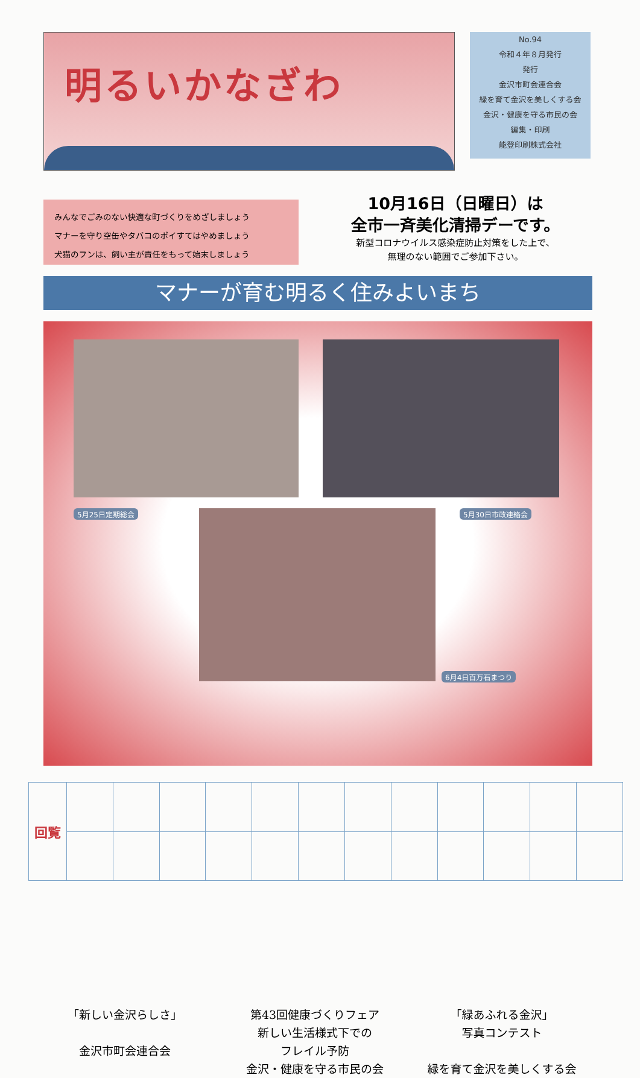明るいかなざわ
No.94
令和４年８月発行
発行
金沢市町会連合会
緑を育て金沢を美しくする会
金沢・健康を守る市民の会
編集・印刷
能登印刷株式会社
みんなでごみのない快適な町づくりをめざしましょう
マナーを守り空缶やタバコのポイすてはやめましょう
犬猫のフンは、飼い主が責任をもって始末しましょう
10月16日（日曜日）は
全市一斉美化清掃デーです。
新型コロナウイルス感染症防止対策をした上で、
無理のない範囲でご参加下さい。
マナーが育む明るく住みよいまち
5月25日定期総会 5月30日市政連絡会
6月4日百万石まつり
「新しい金沢らしさ」
金沢市町会連合会
第43回健康づくりフェア
新しい生活様式下での
フレイル予防
金沢・健康を守る市民の会
「緑あふれる金沢」
写真コンテスト
緑を育て金沢を美しくする会
| 回覧 | | | | | | | | | | | | |